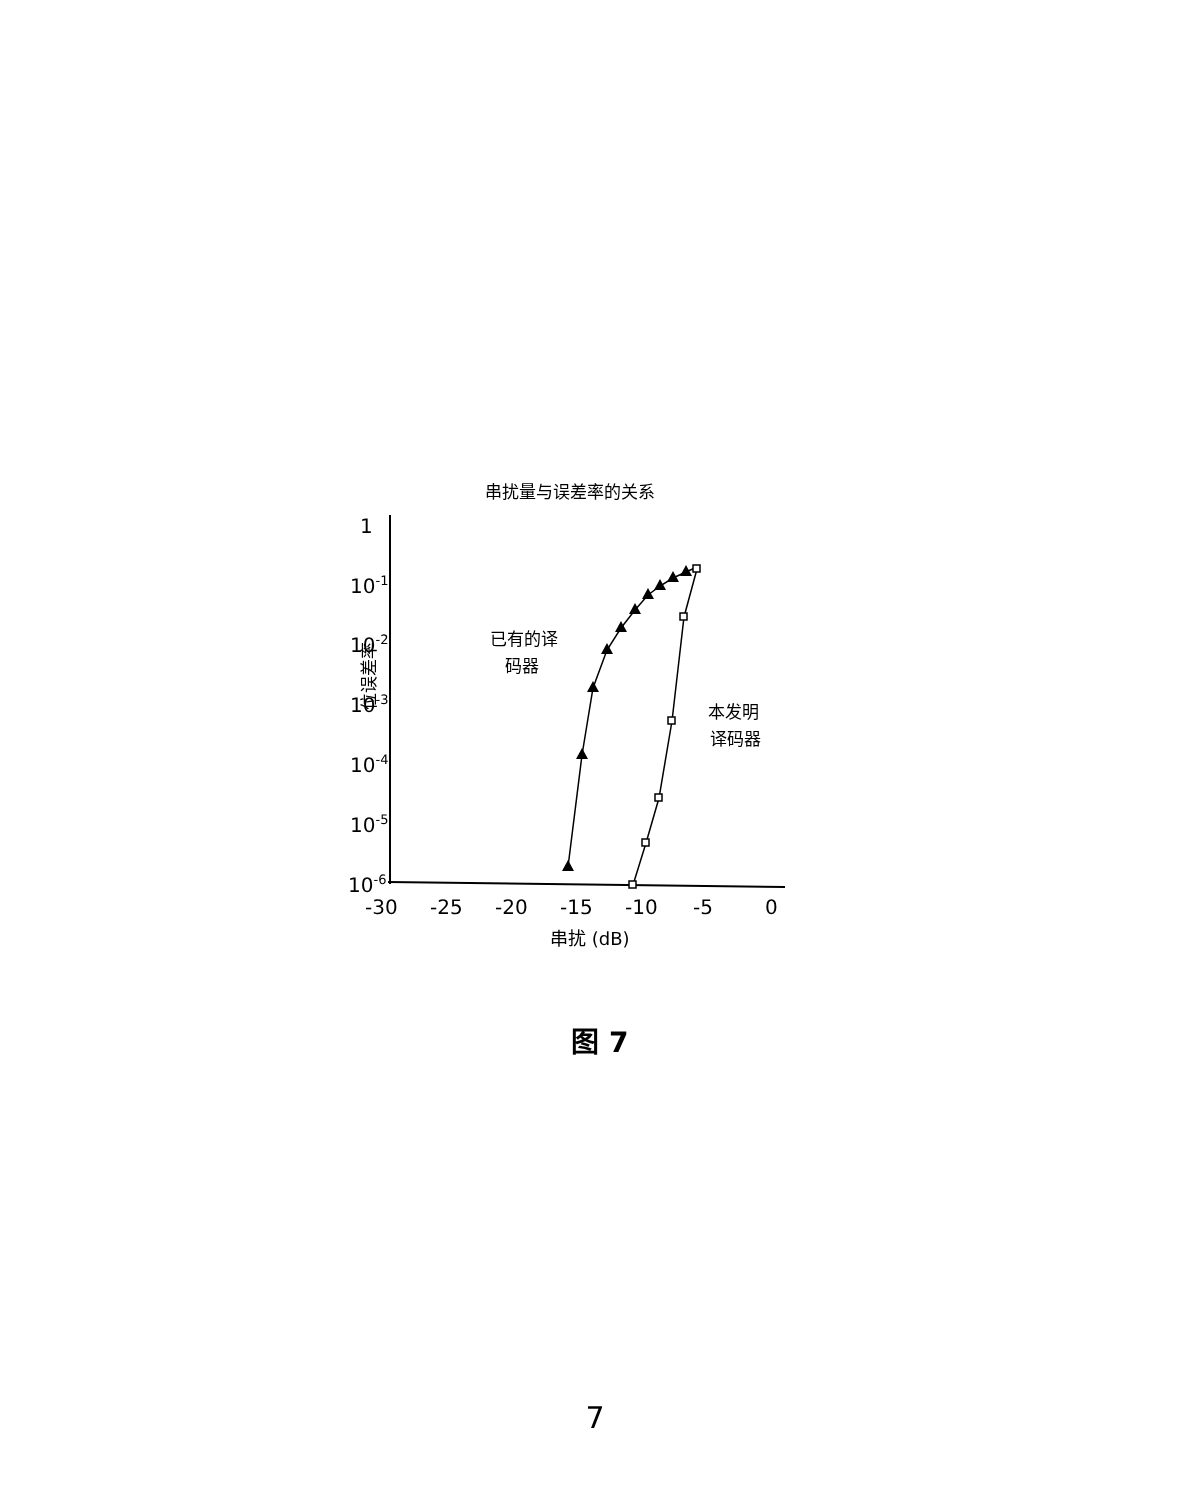串扰量与误差率的关系
1
10-1
10-2
10-3
10-4
10-5
10-6
-30
-25
-20
-15
-10
-5
0
串扰 (dB)
位误差率
已有的译
码器
本发明
译码器
图 7
7